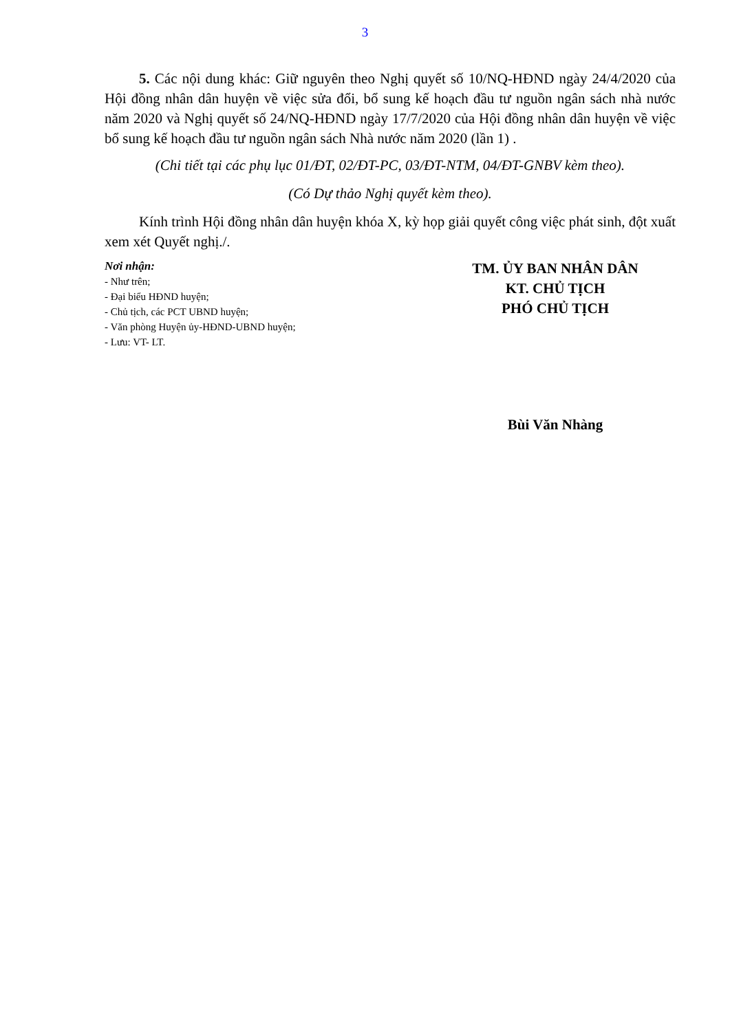3
5. Các nội dung khác: Giữ nguyên theo Nghị quyết số 10/NQ-HĐND ngày 24/4/2020 của Hội đồng nhân dân huyện về việc sửa đổi, bổ sung kế hoạch đầu tư nguồn ngân sách nhà nước năm 2020 và Nghị quyết số 24/NQ-HĐND ngày 17/7/2020 của Hội đồng nhân dân huyện về việc bổ sung kế hoạch đầu tư nguồn ngân sách Nhà nước năm 2020 (lần 1) .
(Chi tiết tại các phụ lục 01/ĐT, 02/ĐT-PC, 03/ĐT-NTM, 04/ĐT-GNBV kèm theo).
(Có Dự thảo Nghị quyết kèm theo).
Kính trình Hội đồng nhân dân huyện khóa X, kỳ họp giải quyết công việc phát sinh, đột xuất xem xét Quyết nghị./.
Nơi nhận:
- Như trên;
- Đại biểu HĐND huyện;
- Chủ tịch, các PCT UBND huyện;
- Văn phòng Huyện ủy-HĐND-UBND huyện;
- Lưu: VT- LT.
TM. ỦY BAN NHÂN DÂN
KT. CHỦ TỊCH
PHÓ CHỦ TỊCH
Bùi Văn Nhàng